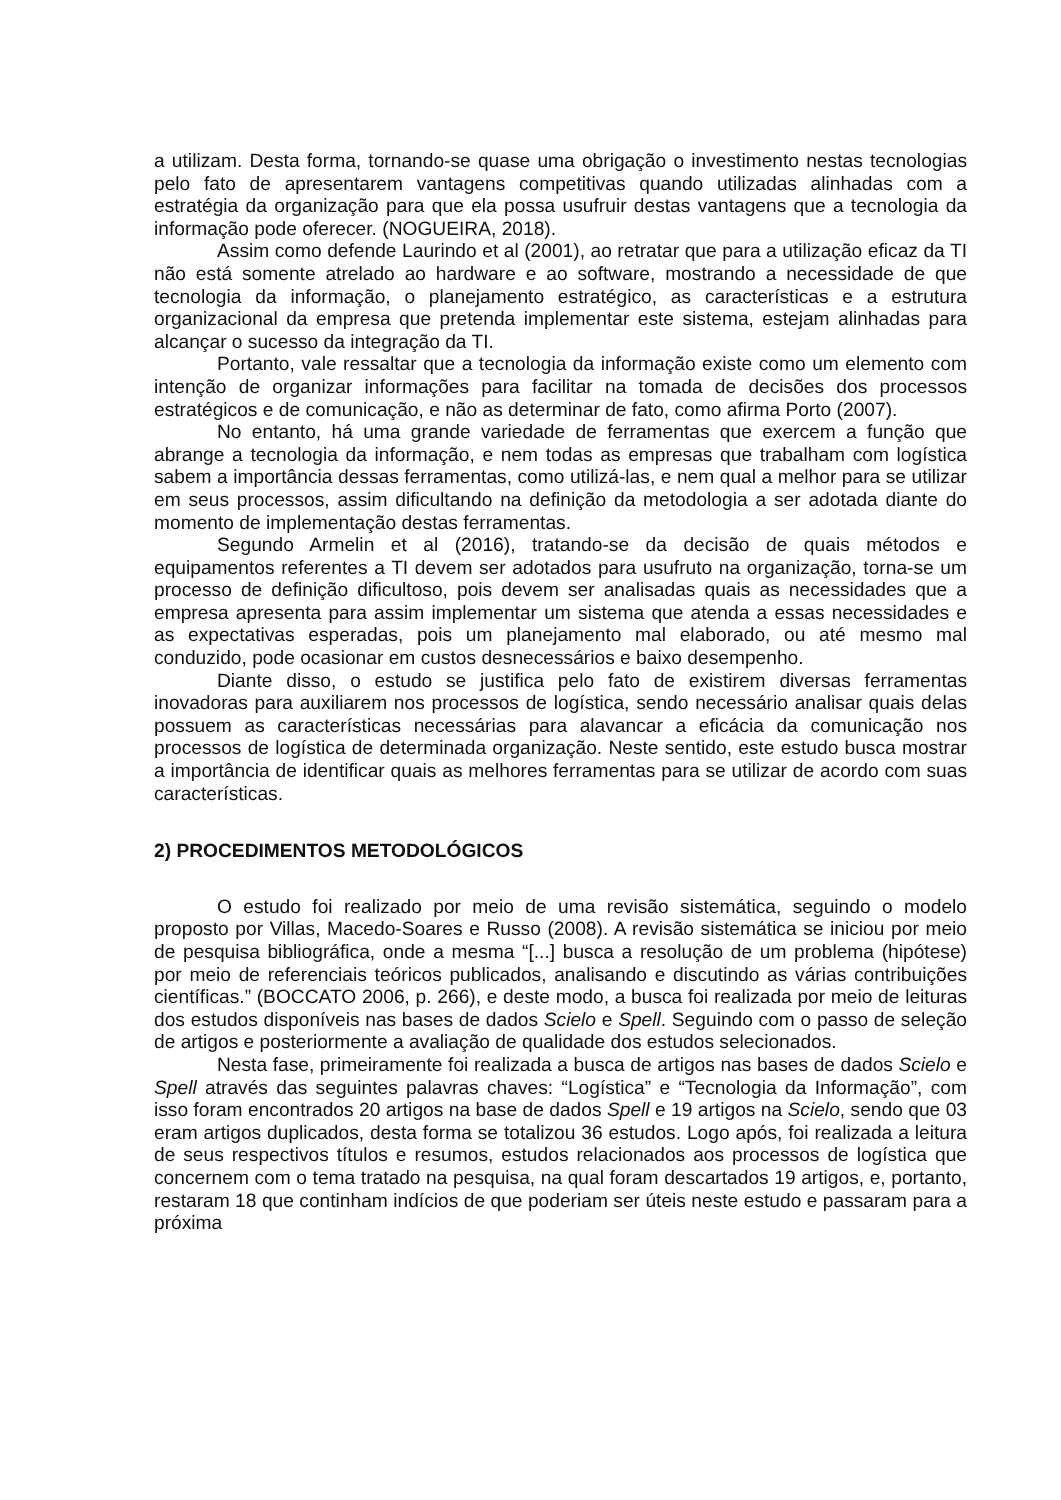a utilizam. Desta forma, tornando-se quase uma obrigação o investimento nestas tecnologias pelo fato de apresentarem vantagens competitivas quando utilizadas alinhadas com a estratégia da organização para que ela possa usufruir destas vantagens que a tecnologia da informação pode oferecer. (NOGUEIRA, 2018).
Assim como defende Laurindo et al (2001), ao retratar que para a utilização eficaz da TI não está somente atrelado ao hardware e ao software, mostrando a necessidade de que tecnologia da informação, o planejamento estratégico, as características e a estrutura organizacional da empresa que pretenda implementar este sistema, estejam alinhadas para alcançar o sucesso da integração da TI.
Portanto, vale ressaltar que a tecnologia da informação existe como um elemento com intenção de organizar informações para facilitar na tomada de decisões dos processos estratégicos e de comunicação, e não as determinar de fato, como afirma Porto (2007).
No entanto, há uma grande variedade de ferramentas que exercem a função que abrange a tecnologia da informação, e nem todas as empresas que trabalham com logística sabem a importância dessas ferramentas, como utilizá-las, e nem qual a melhor para se utilizar em seus processos, assim dificultando na definição da metodologia a ser adotada diante do momento de implementação destas ferramentas.
Segundo Armelin et al (2016), tratando-se da decisão de quais métodos e equipamentos referentes a TI devem ser adotados para usufruto na organização, torna-se um processo de definição dificultoso, pois devem ser analisadas quais as necessidades que a empresa apresenta para assim implementar um sistema que atenda a essas necessidades e as expectativas esperadas, pois um planejamento mal elaborado, ou até mesmo mal conduzido, pode ocasionar em custos desnecessários e baixo desempenho.
Diante disso, o estudo se justifica pelo fato de existirem diversas ferramentas inovadoras para auxiliarem nos processos de logística, sendo necessário analisar quais delas possuem as características necessárias para alavancar a eficácia da comunicação nos processos de logística de determinada organização. Neste sentido, este estudo busca mostrar a importância de identificar quais as melhores ferramentas para se utilizar de acordo com suas características.
2) PROCEDIMENTOS METODOLÓGICOS
O estudo foi realizado por meio de uma revisão sistemática, seguindo o modelo proposto por Villas, Macedo-Soares e Russo (2008). A revisão sistemática se iniciou por meio de pesquisa bibliográfica, onde a mesma “[...] busca a resolução de um problema (hipótese) por meio de referenciais teóricos publicados, analisando e discutindo as várias contribuições científicas.” (BOCCATO 2006, p. 266), e deste modo, a busca foi realizada por meio de leituras dos estudos disponíveis nas bases de dados Scielo e Spell. Seguindo com o passo de seleção de artigos e posteriormente a avaliação de qualidade dos estudos selecionados.
Nesta fase, primeiramente foi realizada a busca de artigos nas bases de dados Scielo e Spell através das seguintes palavras chaves: “Logística” e “Tecnologia da Informação”, com isso foram encontrados 20 artigos na base de dados Spell e 19 artigos na Scielo, sendo que 03 eram artigos duplicados, desta forma se totalizou 36 estudos. Logo após, foi realizada a leitura de seus respectivos títulos e resumos, estudos relacionados aos processos de logística que concernem com o tema tratado na pesquisa, na qual foram descartados 19 artigos, e, portanto, restaram 18 que continham indícios de que poderiam ser úteis neste estudo e passaram para a próxima